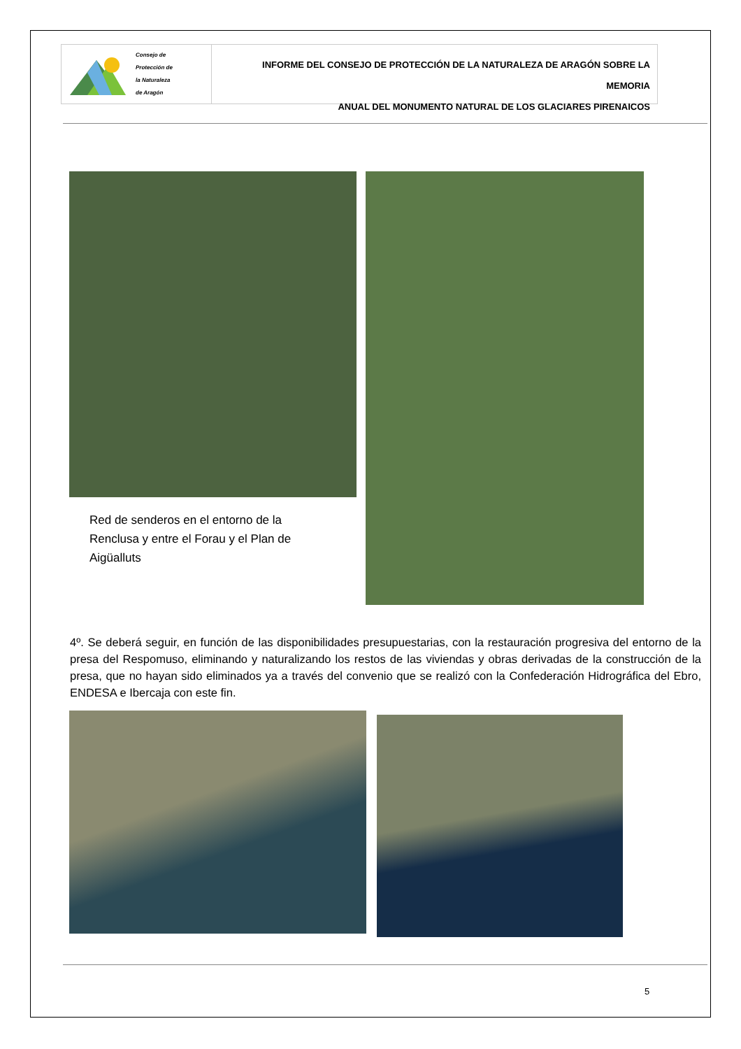Consejo de
Protección de
la Naturaleza
de Aragón
INFORME DEL CONSEJO DE PROTECCIÓN DE LA NATURALEZA DE ARAGÓN SOBRE LA MEMORIA
ANUAL DEL MONUMENTO NATURAL DE LOS GLACIARES PIRENAICOS
Red de senderos en el entorno de la Renclusa y entre el Forau y el Plan de Aigüalluts
4º. Se deberá seguir, en función de las disponibilidades presupuestarias, con la restauración progresiva del entorno de la presa del Respomuso, eliminando y naturalizando los restos de las viviendas y obras derivadas de la construcción de la presa, que no hayan sido eliminados ya a través del convenio que se realizó con la Confederación Hidrográfica del Ebro, ENDESA e Ibercaja con este fin.
5